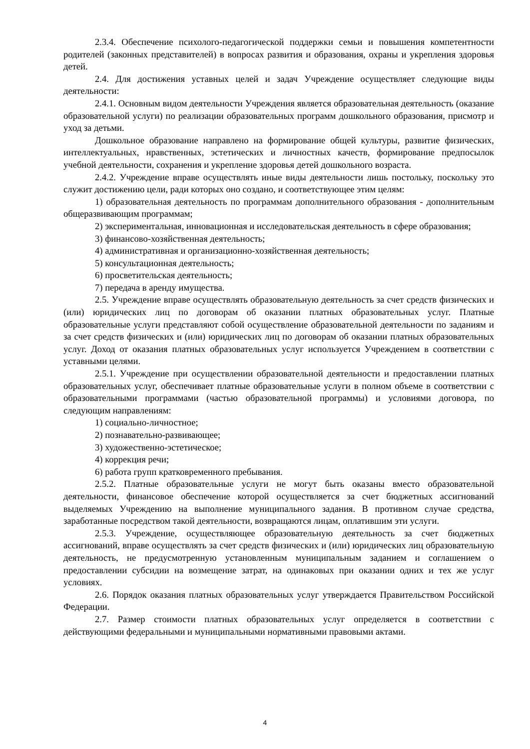2.3.4. Обеспечение психолого-педагогической поддержки семьи и повышения компетентности родителей (законных представителей) в вопросах развития и образования, охраны и укрепления здоровья детей.
2.4. Для достижения уставных целей и задач Учреждение осуществляет следующие виды деятельности:
2.4.1. Основным видом деятельности Учреждения является образовательная деятельность (оказание образовательной услуги) по реализации образовательных программ дошкольного образования, присмотр и уход за детьми.
Дошкольное образование направлено на формирование общей культуры, развитие физических, интеллектуальных, нравственных, эстетических и личностных качеств, формирование предпосылок учебной деятельности, сохранения и укрепление здоровья детей дошкольного возраста.
2.4.2. Учреждение вправе осуществлять иные виды деятельности лишь постольку, поскольку это служит достижению цели, ради которых оно создано, и соответствующее этим целям:
1) образовательная деятельность по программам дополнительного образования - дополнительным общеразвивающим программам;
2) экспериментальная, инновационная и исследовательская деятельность в сфере образования;
3) финансово-хозяйственная деятельность;
4) административная и организационно-хозяйственная деятельность;
5) консультационная деятельность;
6) просветительская деятельность;
7) передача в аренду имущества.
2.5. Учреждение вправе осуществлять образовательную деятельность за счет средств физических и (или) юридических лиц по договорам об оказании платных образовательных услуг. Платные образовательные услуги представляют собой осуществление образовательной деятельности по заданиям и за счет средств физических и (или) юридических лиц по договорам об оказании платных образовательных услуг. Доход от оказания платных образовательных услуг используется Учреждением в соответствии с уставными целями.
2.5.1. Учреждение при осуществлении образовательной деятельности и предоставлении платных образовательных услуг, обеспечивает платные образовательные услуги в полном объеме в соответствии с образовательными программами (частью образовательной программы) и условиями договора, по следующим направлениям:
1) социально-личностное;
2) познавательно-развивающее;
3) художественно-эстетическое;
4) коррекция речи;
6) работа групп кратковременного пребывания.
2.5.2. Платные образовательные услуги не могут быть оказаны вместо образовательной деятельности, финансовое обеспечение которой осуществляется за счет бюджетных ассигнований выделяемых Учреждению на выполнение муниципального задания. В противном случае средства, заработанные посредством такой деятельности, возвращаются лицам, оплатившим эти услуги.
2.5.3. Учреждение, осуществляющее образовательную деятельность за счет бюджетных ассигнований, вправе осуществлять за счет средств физических и (или) юридических лиц образовательную деятельность, не предусмотренную установленным муниципальным заданием и соглашением о предоставлении субсидии на возмещение затрат, на одинаковых при оказании одних и тех же услуг условиях.
2.6. Порядок оказания платных образовательных услуг утверждается Правительством Российской Федерации.
2.7. Размер стоимости платных образовательных услуг определяется в соответствии с действующими федеральными и муниципальными нормативными правовыми актами.
4